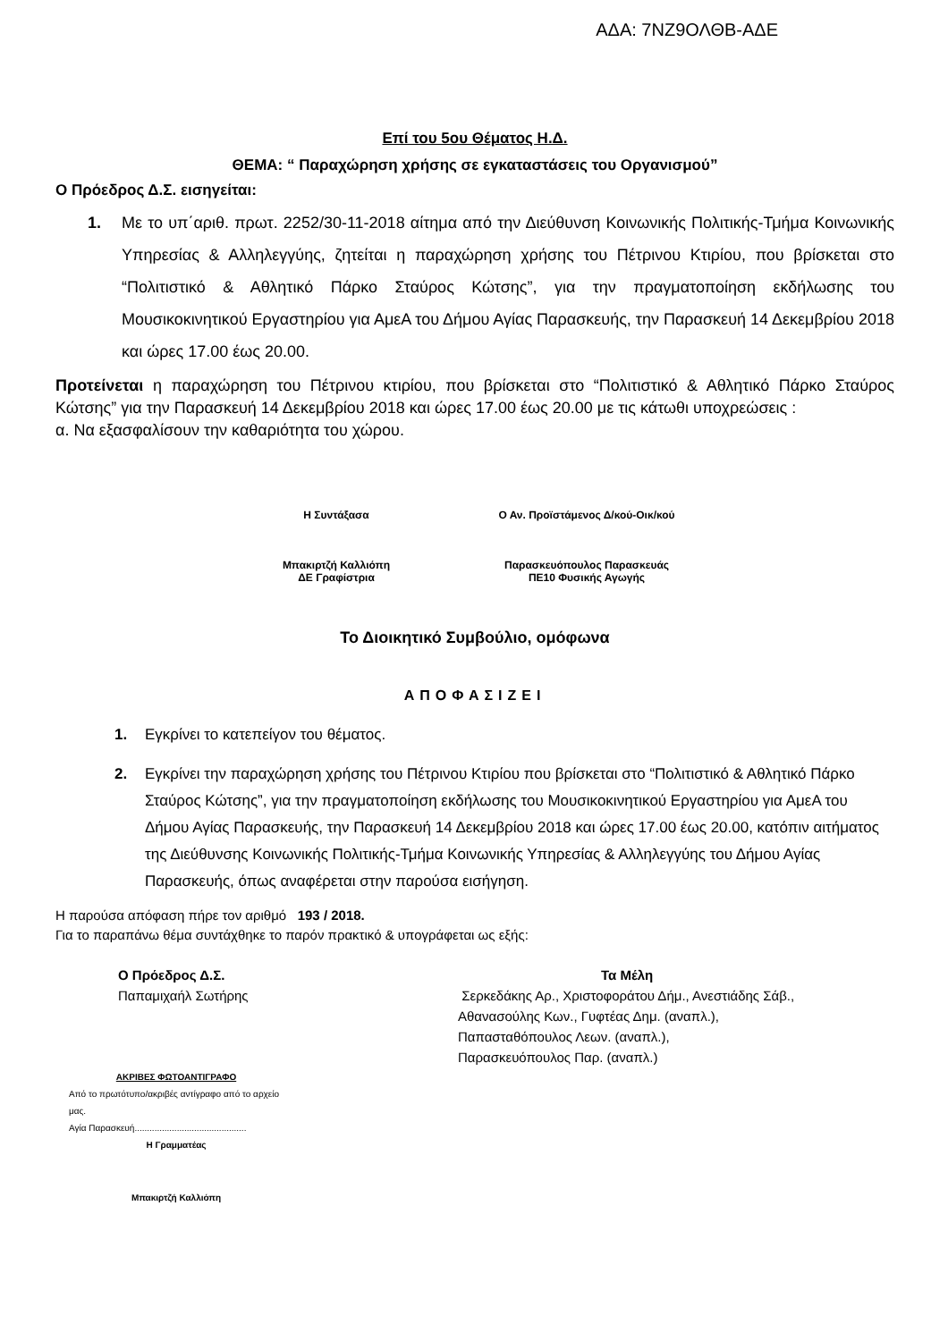ΑΔΑ: 7ΝΖ9ΟΛΘΒ-ΑΔΕ
Επί του 5ου Θέματος Η.Δ.
ΘΕΜΑ: “ Παραχώρηση χρήσης σε εγκαταστάσεις του Οργανισμού”
Ο Πρόεδρος Δ.Σ. εισηγείται:
1. Με το υπ΄αριθ. πρωτ. 2252/30-11-2018 αίτημα από την Διεύθυνση Κοινωνικής Πολιτικής-Τμήμα Κοινωνικής Υπηρεσίας & Αλληλεγγύης, ζητείται η παραχώρηση χρήσης του Πέτρινου Κτιρίου, που βρίσκεται στο “Πολιτιστικό & Αθλητικό Πάρκο Σταύρος Κώτσης”, για την πραγματοποίηση εκδήλωσης του Μουσικοκινητικού Εργαστηρίου για ΑμεΑ του Δήμου Αγίας Παρασκευής, την Παρασκευή 14 Δεκεμβρίου 2018 και ώρες 17.00 έως 20.00.
Προτείνεται η παραχώρηση του Πέτρινου κτιρίου, που βρίσκεται στο “Πολιτιστικό & Αθλητικό Πάρκο Σταύρος Κώτσης” για την Παρασκευή 14 Δεκεμβρίου 2018 και ώρες 17.00 έως 20.00 με τις κάτωθι υποχρεώσεις :
α. Να εξασφαλίσουν την καθαριότητα του χώρου.
Η Συντάξασα
Μπακιρτζή Καλλιόπη
ΔΕ Γραφίστρια
Ο Αν. Προϊστάμενος Δ/κού-Οικ/κού
Παρασκευόπουλος Παρασκευάς
ΠΕ10 Φυσικής Αγωγής
Το Διοικητικό Συμβούλιο, ομόφωνα
ΑΠΟΦΑΣΙΖΕΙ
1. Εγκρίνει το κατεπείγον του θέματος.
2. Εγκρίνει την παραχώρηση χρήσης του Πέτρινου Κτιρίου που βρίσκεται στο “Πολιτιστικό & Αθλητικό Πάρκο Σταύρος Κώτσης”, για την πραγματοποίηση εκδήλωσης του Μουσικοκινητικού Εργαστηρίου για ΑμεΑ του Δήμου Αγίας Παρασκευής, την Παρασκευή 14 Δεκεμβρίου 2018 και ώρες 17.00 έως 20.00, κατόπιν αιτήματος της Διεύθυνσης Κοινωνικής Πολιτικής-Τμήμα Κοινωνικής Υπηρεσίας & Αλληλεγγύης του Δήμου Αγίας Παρασκευής, όπως αναφέρεται στην παρούσα εισήγηση.
Η παρούσα απόφαση πήρε τον αριθμό 193 / 2018.
Για το παραπάνω θέμα συντάχθηκε το παρόν πρακτικό & υπογράφεται ως εξής:
Ο Πρόεδρος Δ.Σ.
Παπαμιχαήλ Σωτήρης
ΑΚΡΙΒΕΣ ΦΩΤΟΑΝΤΙΓΡΑΦΟ
Από το πρωτότυπο/ακριβές αντίγραφο από το αρχείο μας.
Αγία Παρασκευή.............................................
Η Γραμματέας
Μπακιρτζή Καλλιόπη
Τα Μέλη
Σερκεδάκης Αρ., Χριστοφοράτου Δήμ., Ανεστιάδης Σάβ.,
Αθανασούλης Κων., Γυφτέας Δημ. (αναπλ.),
Παπασταθόπουλος Λεων. (αναπλ.),
Παρασκευόπουλος Παρ. (αναπλ.)